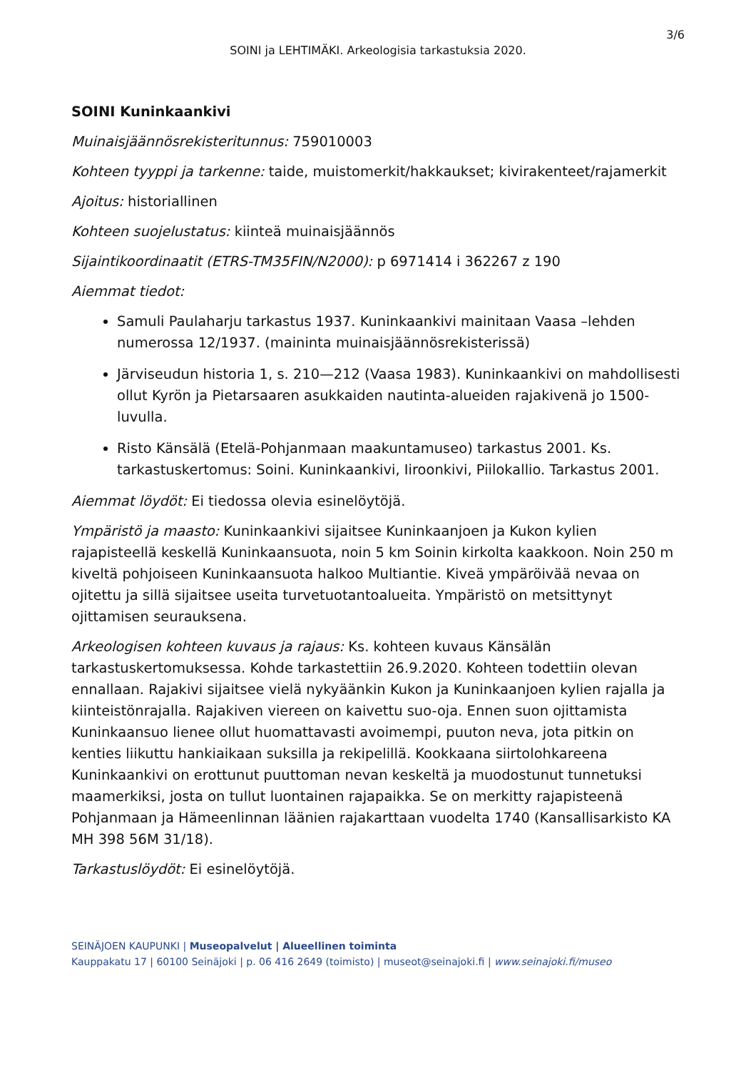3/6
SOINI ja LEHTIMÄKI. Arkeologisia tarkastuksia 2020.
SOINI Kuninkaankivi
Muinaisjäännösrekisteritunnus: 759010003
Kohteen tyyppi ja tarkenne: taide, muistomerkit/hakkaukset; kivirakenteet/rajamerkit
Ajoitus: historiallinen
Kohteen suojelustatus: kiinteä muinaisjäännös
Sijaintikoordinaatit (ETRS-TM35FIN/N2000): p 6971414 i 362267 z 190
Aiemmat tiedot:
Samuli Paulaharju tarkastus 1937. Kuninkaankivi mainitaan Vaasa –lehden numerossa 12/1937. (maininta muinaisjäännösrekisterissä)
Järviseudun historia 1, s. 210—212 (Vaasa 1983). Kuninkaankivi on mahdollisesti ollut Kyrön ja Pietarsaaren asukkaiden nautinta-alueiden rajakivenä jo 1500-luvulla.
Risto Känsälä (Etelä-Pohjanmaan maakuntamuseo) tarkastus 2001. Ks. tarkastuskertomus: Soini. Kuninkaankivi, Iiroonkivi, Piilokallio. Tarkastus 2001.
Aiemmat löydöt: Ei tiedossa olevia esinelöytöjä.
Ympäristö ja maasto: Kuninkaankivi sijaitsee Kuninkaanjoen ja Kukon kylien rajapisteellä keskellä Kuninkaansuota, noin 5 km Soinin kirkolta kaakkoon. Noin 250 m kiveltä pohjoiseen Kuninkaansuota halkoo Multiantie. Kiveä ympäröivää nevaa on ojitettu ja sillä sijaitsee useita turvetuotantoalueita. Ympäristö on metsittynyt ojittamisen seurauksena.
Arkeologisen kohteen kuvaus ja rajaus: Ks. kohteen kuvaus Känsälän tarkastuskertomuksessa. Kohde tarkastettiin 26.9.2020. Kohteen todettiin olevan ennallaan. Rajakivi sijaitsee vielä nykyäänkin Kukon ja Kuninkaanjoen kylien rajalla ja kiinteistönrajalla. Rajakiven viereen on kaivettu suo-oja. Ennen suon ojittamista Kuninkaansuo lienee ollut huomattavasti avoimempi, puuton neva, jota pitkin on kenties liikuttu hankiaikaan suksilla ja rekipelillä. Kookkaana siirtolohkareena Kuninkaankivi on erottunut puuttoman nevan keskeltä ja muodostunut tunnetuksi maamerkiksi, josta on tullut luontainen rajapaikka. Se on merkitty rajapisteenä Pohjanmaan ja Hämeenlinnan läänien rajakarttaan vuodelta 1740 (Kansallisarkisto KA MH 398 56M 31/18).
Tarkastuslöydöt: Ei esinelöytöjä.
SEINÄJOEN KAUPUNKI | Museopalvelut | Alueellinen toiminta
Kauppakatu 17 | 60100 Seinäjoki | p. 06 416 2649 (toimisto) | museot@seinajoki.fi | www.seinajoki.fi/museo